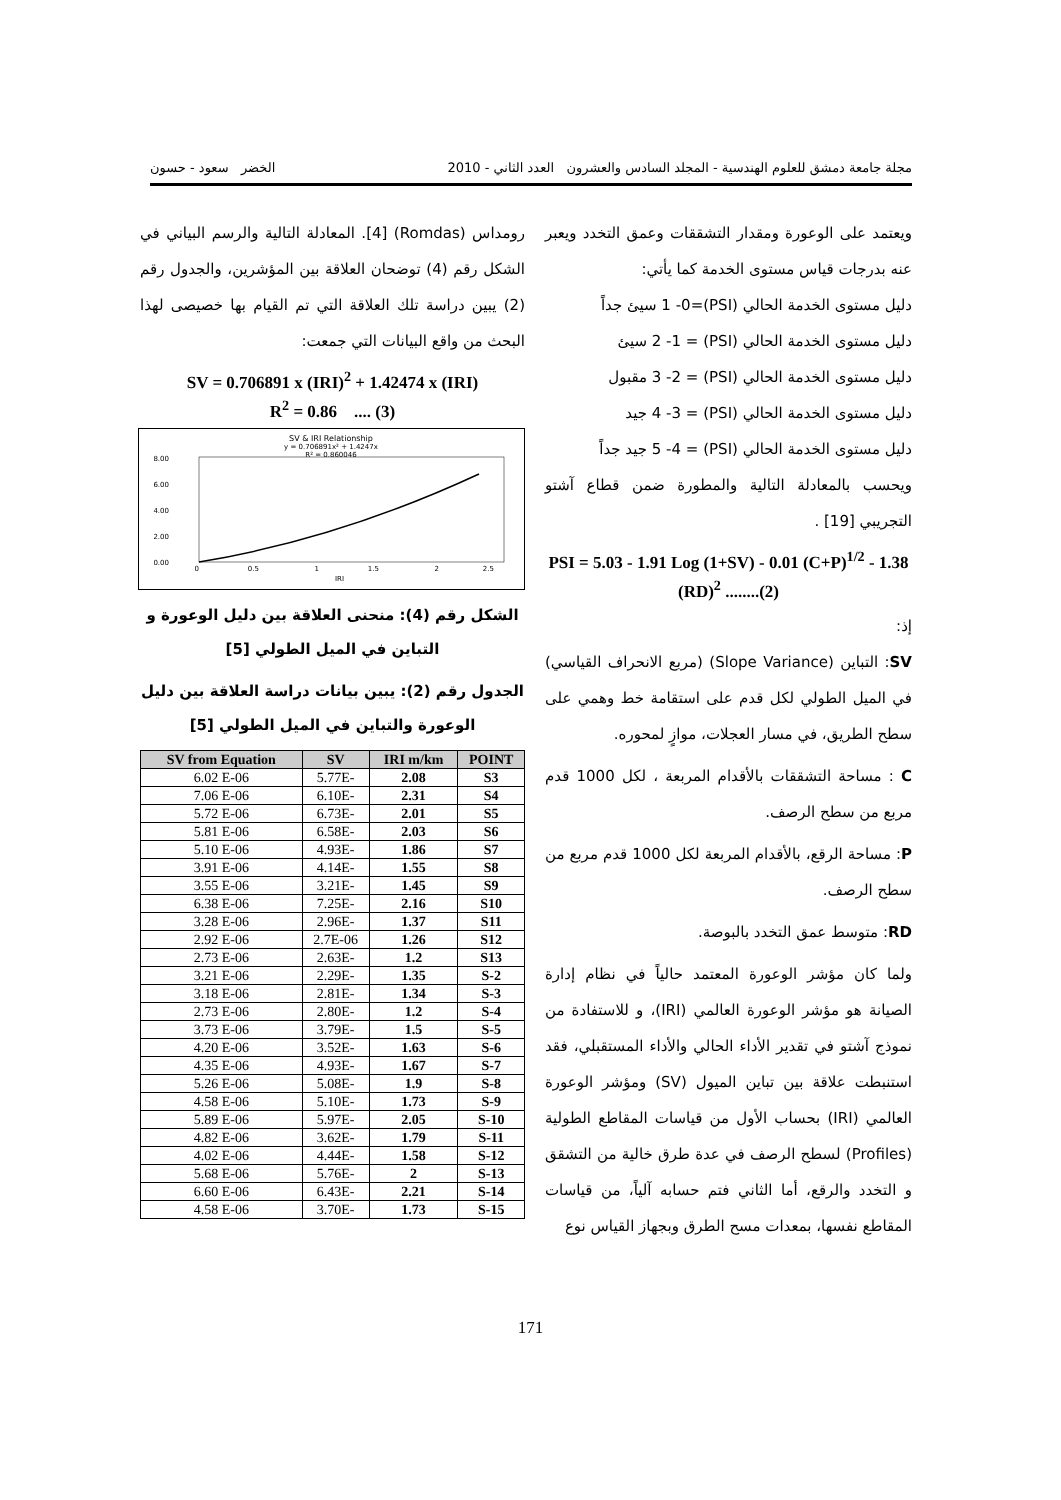مجلة جامعة دمشق للعلوم الهندسية - المجلد السادس والعشرون العدد الثاني - 2010 الخضر سعود - حسون
ويعتمد على الوعورة ومقدار التشققات وعمق التخدد ويعبر عنه بدرجات قياس مستوى الخدمة كما يأتي:
دليل مستوى الخدمة الحالي (PSI)=1 -0 سيئ جداً
دليل مستوى الخدمة الحالي (PSI) = 2 -1 سيئ
دليل مستوى الخدمة الحالي (PSI) = 3 -2 مقبول
دليل مستوى الخدمة الحالي (PSI) = 4 -3 جيد
دليل مستوى الخدمة الحالي (PSI) = 5 -4 جيد جداً
ويحسب بالمعادلة التالية والمطورة ضمن قطاع آشتو التجريبي [19] .
PSI = 5.03 - 1.91 Log (1+SV) - 0.01 (C+P)<sup>1/2</sup> - 1.38 (RD)<sup>2</sup> ........(2)
إذ:
SV: التباين (Slope Variance) (مربع الانحراف القياسي) في الميل الطولي لكل قدم على استقامة خط وهمي على سطح الطريق، في مسار العجلات، موازٍ لمحوره.
C : مساحة التشققات بالأقدام المربعة ، لكل 1000 قدم مربع من سطح الرصف.
P: مساحة الرقع، بالأقدام المربعة لكل 1000 قدم مربع من سطح الرصف.
RD: متوسط عمق التخدد بالبوصة.
ولما كان مؤشر الوعورة المعتمد حالياً في نظام إدارة الصيانة هو مؤشر الوعورة العالمي (IRI)، و للاستفادة من نموذج آشتو في تقدير الأداء الحالي والأداء المستقبلي، فقد استنبطت علاقة بين تباين الميول (SV) ومؤشر الوعورة العالمي (IRI) بحساب الأول من قياسات المقاطع الطولية (Profiles) لسطح الرصف في عدة طرق خالية من التشقق و التخدد والرقع، أما الثاني فتم حسابه آلياً، من قياسات المقاطع نفسها، بمعدات مسح الطرق وبجهاز القياس نوع
رومداس (Romdas) [4]. المعادلة التالية والرسم البياني في الشكل رقم (4) توضحان العلاقة بين المؤشرين، والجدول رقم (2) يبين دراسة تلك العلاقة التي تم القيام بها خصيصى لهذا البحث من واقع البيانات التي جمعت:
SV = 0.706891 x (IRI)<sup>2</sup> + 1.42474 x (IRI)
R<sup>2</sup> = 0.86 .... (3)
SV & IRI Relationship
y = 0.706891x² + 1.4247x
R² = 0.860046
8.00
6.00
4.00
2.00
0.00
0
0.5
1
1.5
2
2.5
IRI
الشكل رقم (4): منحنى العلاقة بين دليل الوعورة و التباين في الميل الطولي [5]
الجدول رقم (2): يبين بيانات دراسة العلاقة بين دليل الوعورة والتباين في الميل الطولي [5]
| SV from Equation | SV | IRI m/km | POINT |
| --- | --- | --- | --- |
| 6.02 E-06 | 5.77E- | 2.08 | S3 |
| 7.06 E-06 | 6.10E- | 2.31 | S4 |
| 5.72 E-06 | 6.73E- | 2.01 | S5 |
| 5.81 E-06 | 6.58E- | 2.03 | S6 |
| 5.10 E-06 | 4.93E- | 1.86 | S7 |
| 3.91 E-06 | 4.14E- | 1.55 | S8 |
| 3.55 E-06 | 3.21E- | 1.45 | S9 |
| 6.38 E-06 | 7.25E- | 2.16 | S10 |
| 3.28 E-06 | 2.96E- | 1.37 | S11 |
| 2.92 E-06 | 2.7E-06 | 1.26 | S12 |
| 2.73 E-06 | 2.63E- | 1.2 | S13 |
| 3.21 E-06 | 2.29E- | 1.35 | S-2 |
| 3.18 E-06 | 2.81E- | 1.34 | S-3 |
| 2.73 E-06 | 2.80E- | 1.2 | S-4 |
| 3.73 E-06 | 3.79E- | 1.5 | S-5 |
| 4.20 E-06 | 3.52E- | 1.63 | S-6 |
| 4.35 E-06 | 4.93E- | 1.67 | S-7 |
| 5.26 E-06 | 5.08E- | 1.9 | S-8 |
| 4.58 E-06 | 5.10E- | 1.73 | S-9 |
| 5.89 E-06 | 5.97E- | 2.05 | S-10 |
| 4.82 E-06 | 3.62E- | 1.79 | S-11 |
| 4.02 E-06 | 4.44E- | 1.58 | S-12 |
| 5.68 E-06 | 5.76E- | 2 | S-13 |
| 6.60 E-06 | 6.43E- | 2.21 | S-14 |
| 4.58 E-06 | 3.70E- | 1.73 | S-15 |
171